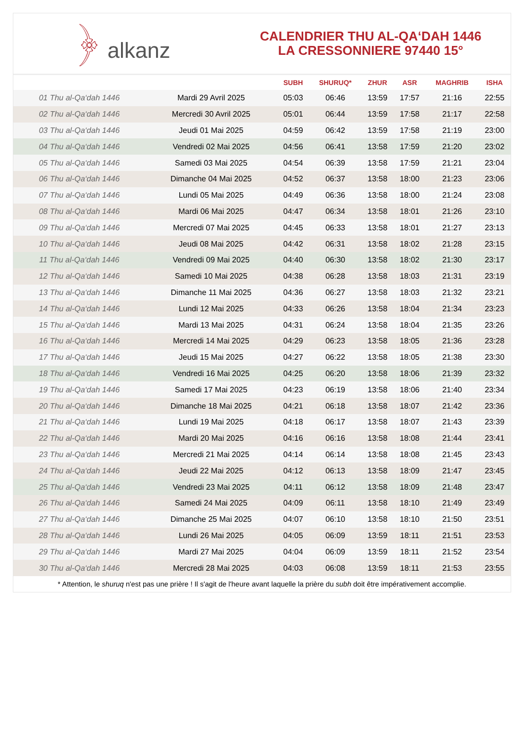﴿ alkanz
CALENDRIER THU AL-QA‘DAH 1446
LA CRESSONNIERE 97440 15°
| | | SUBH | SHURUQ* | ZHUR | ASR | MAGHRIB | ISHA |
| --- | --- | --- | --- | --- | --- | --- | --- |
| 01 Thu al-Qa‘dah 1446 | Mardi 29 Avril 2025 | 05:03 | 06:46 | 13:59 | 17:57 | 21:16 | 22:55 |
| 02 Thu al-Qa‘dah 1446 | Mercredi 30 Avril 2025 | 05:01 | 06:44 | 13:59 | 17:58 | 21:17 | 22:58 |
| 03 Thu al-Qa‘dah 1446 | Jeudi 01 Mai 2025 | 04:59 | 06:42 | 13:59 | 17:58 | 21:19 | 23:00 |
| 04 Thu al-Qa‘dah 1446 | Vendredi 02 Mai 2025 | 04:56 | 06:41 | 13:58 | 17:59 | 21:20 | 23:02 |
| 05 Thu al-Qa‘dah 1446 | Samedi 03 Mai 2025 | 04:54 | 06:39 | 13:58 | 17:59 | 21:21 | 23:04 |
| 06 Thu al-Qa‘dah 1446 | Dimanche 04 Mai 2025 | 04:52 | 06:37 | 13:58 | 18:00 | 21:23 | 23:06 |
| 07 Thu al-Qa‘dah 1446 | Lundi 05 Mai 2025 | 04:49 | 06:36 | 13:58 | 18:00 | 21:24 | 23:08 |
| 08 Thu al-Qa‘dah 1446 | Mardi 06 Mai 2025 | 04:47 | 06:34 | 13:58 | 18:01 | 21:26 | 23:10 |
| 09 Thu al-Qa‘dah 1446 | Mercredi 07 Mai 2025 | 04:45 | 06:33 | 13:58 | 18:01 | 21:27 | 23:13 |
| 10 Thu al-Qa‘dah 1446 | Jeudi 08 Mai 2025 | 04:42 | 06:31 | 13:58 | 18:02 | 21:28 | 23:15 |
| 11 Thu al-Qa‘dah 1446 | Vendredi 09 Mai 2025 | 04:40 | 06:30 | 13:58 | 18:02 | 21:30 | 23:17 |
| 12 Thu al-Qa‘dah 1446 | Samedi 10 Mai 2025 | 04:38 | 06:28 | 13:58 | 18:03 | 21:31 | 23:19 |
| 13 Thu al-Qa‘dah 1446 | Dimanche 11 Mai 2025 | 04:36 | 06:27 | 13:58 | 18:03 | 21:32 | 23:21 |
| 14 Thu al-Qa‘dah 1446 | Lundi 12 Mai 2025 | 04:33 | 06:26 | 13:58 | 18:04 | 21:34 | 23:23 |
| 15 Thu al-Qa‘dah 1446 | Mardi 13 Mai 2025 | 04:31 | 06:24 | 13:58 | 18:04 | 21:35 | 23:26 |
| 16 Thu al-Qa‘dah 1446 | Mercredi 14 Mai 2025 | 04:29 | 06:23 | 13:58 | 18:05 | 21:36 | 23:28 |
| 17 Thu al-Qa‘dah 1446 | Jeudi 15 Mai 2025 | 04:27 | 06:22 | 13:58 | 18:05 | 21:38 | 23:30 |
| 18 Thu al-Qa‘dah 1446 | Vendredi 16 Mai 2025 | 04:25 | 06:20 | 13:58 | 18:06 | 21:39 | 23:32 |
| 19 Thu al-Qa‘dah 1446 | Samedi 17 Mai 2025 | 04:23 | 06:19 | 13:58 | 18:06 | 21:40 | 23:34 |
| 20 Thu al-Qa‘dah 1446 | Dimanche 18 Mai 2025 | 04:21 | 06:18 | 13:58 | 18:07 | 21:42 | 23:36 |
| 21 Thu al-Qa‘dah 1446 | Lundi 19 Mai 2025 | 04:18 | 06:17 | 13:58 | 18:07 | 21:43 | 23:39 |
| 22 Thu al-Qa‘dah 1446 | Mardi 20 Mai 2025 | 04:16 | 06:16 | 13:58 | 18:08 | 21:44 | 23:41 |
| 23 Thu al-Qa‘dah 1446 | Mercredi 21 Mai 2025 | 04:14 | 06:14 | 13:58 | 18:08 | 21:45 | 23:43 |
| 24 Thu al-Qa‘dah 1446 | Jeudi 22 Mai 2025 | 04:12 | 06:13 | 13:58 | 18:09 | 21:47 | 23:45 |
| 25 Thu al-Qa‘dah 1446 | Vendredi 23 Mai 2025 | 04:11 | 06:12 | 13:58 | 18:09 | 21:48 | 23:47 |
| 26 Thu al-Qa‘dah 1446 | Samedi 24 Mai 2025 | 04:09 | 06:11 | 13:58 | 18:10 | 21:49 | 23:49 |
| 27 Thu al-Qa‘dah 1446 | Dimanche 25 Mai 2025 | 04:07 | 06:10 | 13:58 | 18:10 | 21:50 | 23:51 |
| 28 Thu al-Qa‘dah 1446 | Lundi 26 Mai 2025 | 04:05 | 06:09 | 13:59 | 18:11 | 21:51 | 23:53 |
| 29 Thu al-Qa‘dah 1446 | Mardi 27 Mai 2025 | 04:04 | 06:09 | 13:59 | 18:11 | 21:52 | 23:54 |
| 30 Thu al-Qa‘dah 1446 | Mercredi 28 Mai 2025 | 04:03 | 06:08 | 13:59 | 18:11 | 21:53 | 23:55 |
* Attention, le shuruq n'est pas une prière ! Il s'agit de l'heure avant laquelle la prière du subh doit être impérativement accomplie.